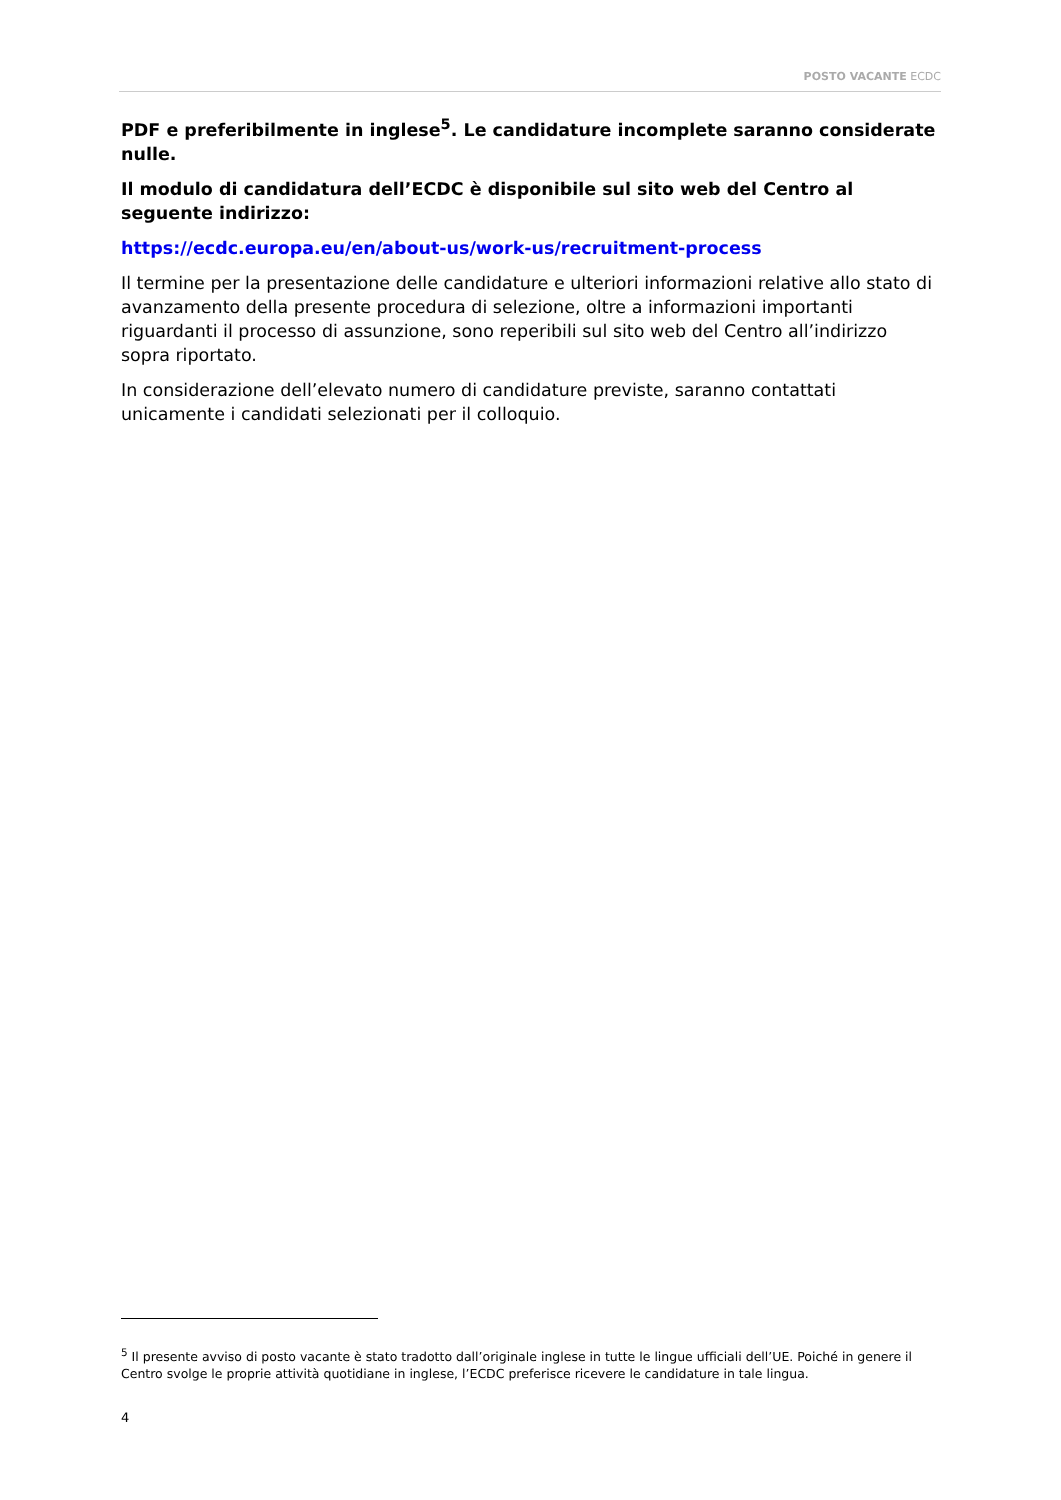POSTO VACANTE ECDC
PDF e preferibilmente in inglese<sup>5</sup>. Le candidature incomplete saranno considerate nulle.
Il modulo di candidatura dell’ECDC è disponibile sul sito web del Centro al seguente indirizzo:
https://ecdc.europa.eu/en/about-us/work-us/recruitment-process
Il termine per la presentazione delle candidature e ulteriori informazioni relative allo stato di avanzamento della presente procedura di selezione, oltre a informazioni importanti riguardanti il processo di assunzione, sono reperibili sul sito web del Centro all’indirizzo sopra riportato.
In considerazione dell’elevato numero di candidature previste, saranno contattati unicamente i candidati selezionati per il colloquio.
<sup>5</sup> Il presente avviso di posto vacante è stato tradotto dall’originale inglese in tutte le lingue ufficiali dell’UE. Poiché in genere il Centro svolge le proprie attività quotidiane in inglese, l’ECDC preferisce ricevere le candidature in tale lingua.
4